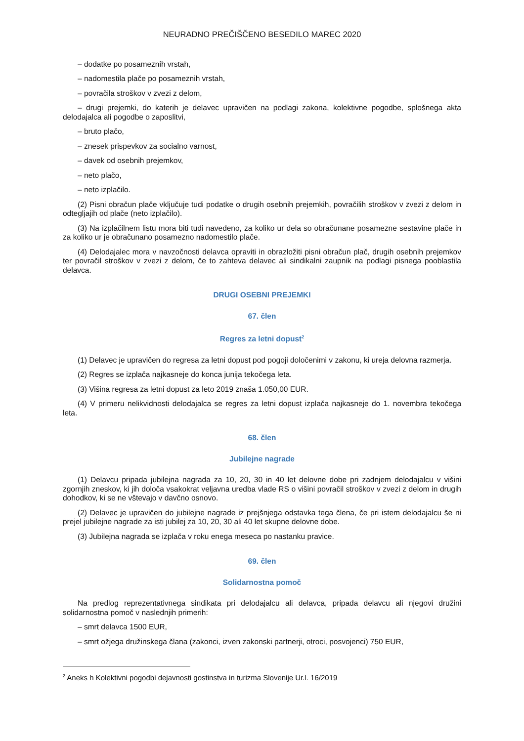NEURADNO PREČIŠČENO BESEDILO MAREC 2020
– dodatke po posameznih vrstah,
– nadomestila plače po posameznih vrstah,
– povračila stroškov v zvezi z delom,
– drugi prejemki, do katerih je delavec upravičen na podlagi zakona, kolektivne pogodbe, splošnega akta delodajalca ali pogodbe o zaposlitvi,
– bruto plačo,
– znesek prispevkov za socialno varnost,
– davek od osebnih prejemkov,
– neto plačo,
– neto izplačilo.
(2) Pisni obračun plače vključuje tudi podatke o drugih osebnih prejemkih, povračilih stroškov v zvezi z delom in odtegljajih od plače (neto izplačilo).
(3) Na izplačilnem listu mora biti tudi navedeno, za koliko ur dela so obračunane posamezne sestavine plače in za koliko ur je obračunano posamezno nadomestilo plače.
(4) Delodajalec mora v navzočnosti delavca opraviti in obrazložiti pisni obračun plač, drugih osebnih prejemkov ter povračil stroškov v zvezi z delom, če to zahteva delavec ali sindikalni zaupnik na podlagi pisnega pooblastila delavca.
DRUGI OSEBNI PREJEMKI
67. člen
Regres za letni dopust<sup>2</sup>
(1) Delavec je upravičen do regresa za letni dopust pod pogoji določenimi v zakonu, ki ureja delovna razmerja.
(2) Regres se izplača najkasneje do konca junija tekočega leta.
(3) Višina regresa za letni dopust za leto 2019 znaša 1.050,00 EUR.
(4) V primeru nelikvidnosti delodajalca se regres za letni dopust izplača najkasneje do 1. novembra tekočega leta.
68. člen
Jubilejne nagrade
(1) Delavcu pripada jubilejna nagrada za 10, 20, 30 in 40 let delovne dobe pri zadnjem delodajalcu v višini zgornjih zneskov, ki jih določa vsakokrat veljavna uredba vlade RS o višini povračil stroškov v zvezi z delom in drugih dohodkov, ki se ne vštevajo v davčno osnovo.
(2) Delavec je upravičen do jubilejne nagrade iz prejšnjega odstavka tega člena, če pri istem delodajalcu še ni prejel jubilejne nagrade za isti jubilej za 10, 20, 30 ali 40 let skupne delovne dobe.
(3) Jubilejna nagrada se izplača v roku enega meseca po nastanku pravice.
69. člen
Solidarnostna pomoč
Na predlog reprezentativnega sindikata pri delodajalcu ali delavca, pripada delavcu ali njegovi družini solidarnostna pomoč v naslednjih primerih:
– smrt delavca 1500 EUR,
– smrt ožjega družinskega člana (zakonci, izven zakonski partnerji, otroci, posvojenci) 750 EUR,
<sup>2</sup> Aneks h Kolektivni pogodbi dejavnosti gostinstva in turizma Slovenije Ur.l. 16/2019